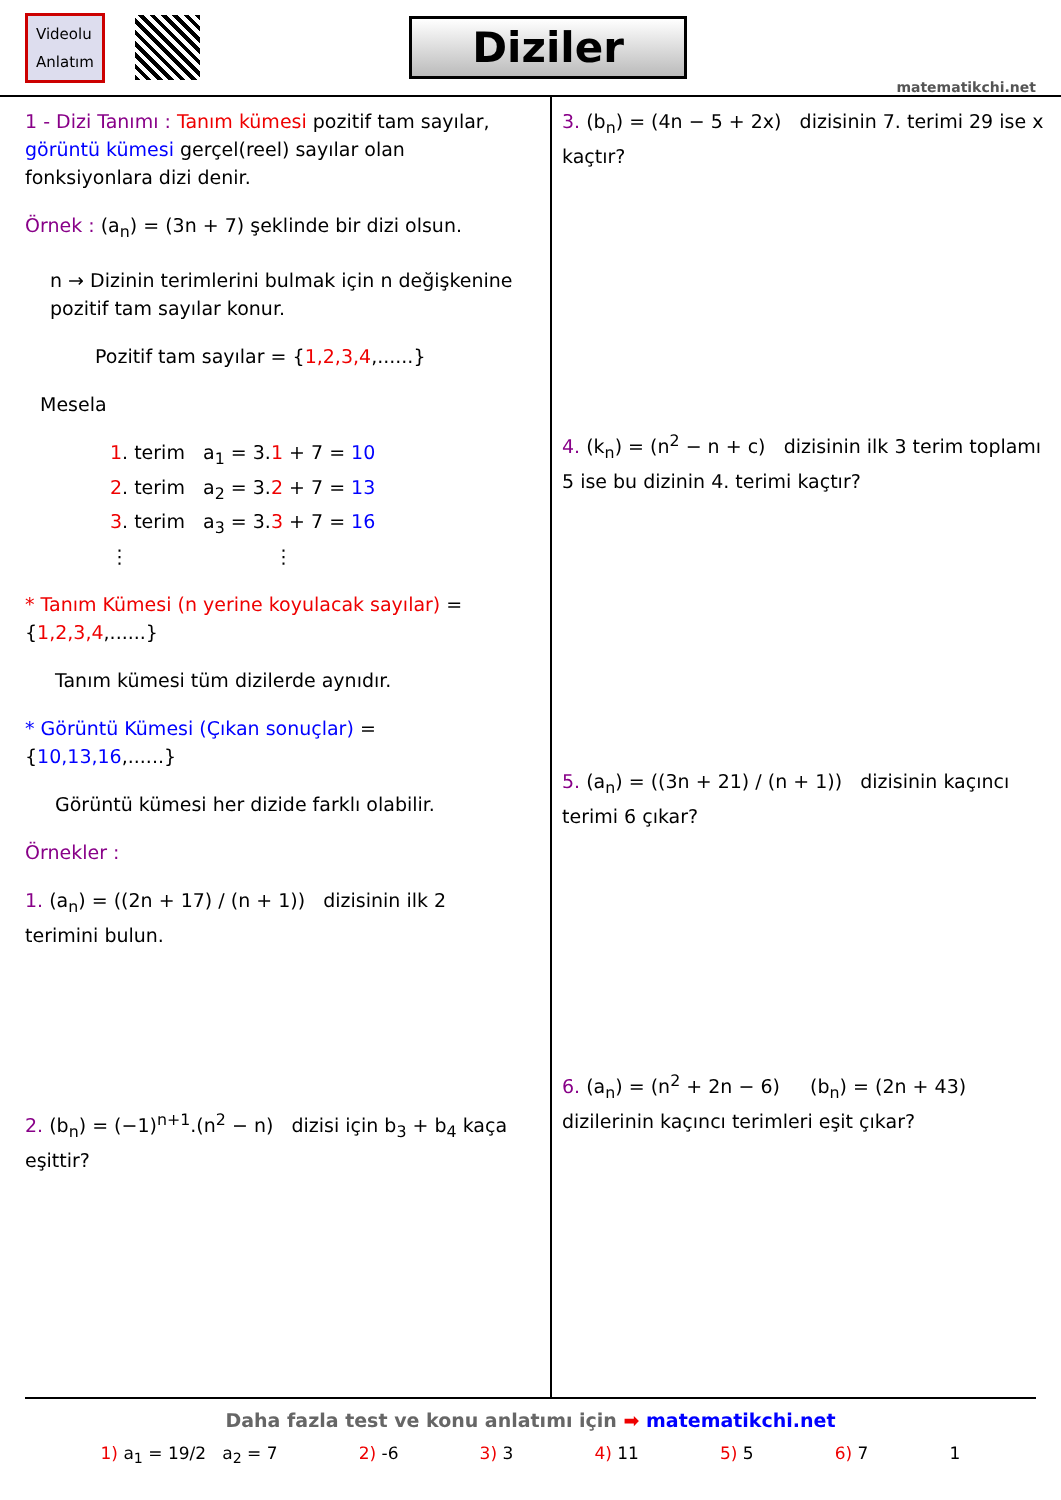Videolu
Anlatım
Diziler
matematikchi.net
1 - Dizi Tanımı : Tanım kümesi pozitif tam sayılar, görüntü kümesi gerçel(reel) sayılar olan fonksiyonlara dizi denir.
Örnek : (a<sub>n</sub>) = (3n + 7) şeklinde bir dizi olsun.
n → Dizinin terimlerini bulmak için n değişkenine pozitif tam sayılar konur.
Pozitif tam sayılar = {1,2,3,4,......}
Mesela
1. terim a<sub>1</sub> = 3.1 + 7 = 10
2. terim a<sub>2</sub> = 3.2 + 7 = 13
3. terim a<sub>3</sub> = 3.3 + 7 = 16
⋮ ⋮
* Tanım Kümesi (n yerine koyulacak sayılar) = {1,2,3,4,......}
Tanım kümesi tüm dizilerde aynıdır.
* Görüntü Kümesi (Çıkan sonuçlar) = {10,13,16,......}
Görüntü kümesi her dizide farklı olabilir.
Örnekler :
1. (a<sub>n</sub>) = ((2n + 17) / (n + 1)) dizisinin ilk 2 terimini bulun.
2. (b<sub>n</sub>) = (−1)<sup>n+1</sup>.(n<sup>2</sup> − n) dizisi için b<sub>3</sub> + b<sub>4</sub> kaça eşittir?
3. (b<sub>n</sub>) = (4n − 5 + 2x) dizisinin 7. terimi 29 ise x kaçtır?
4. (k<sub>n</sub>) = (n<sup>2</sup> − n + c) dizisinin ilk 3 terim toplamı 5 ise bu dizinin 4. terimi kaçtır?
5. (a<sub>n</sub>) = ((3n + 21) / (n + 1)) dizisinin kaçıncı terimi 6 çıkar?
6. (a<sub>n</sub>) = (n<sup>2</sup> + 2n − 6) (b<sub>n</sub>) = (2n + 43)
dizilerinin kaçıncı terimleri eşit çıkar?
Daha fazla test ve konu anlatımı için ➡ matematikchi.net
1) a<sub>1</sub> = 19/2 a<sub>2</sub> = 7 2) -6 3) 3 4) 11 5) 5 6) 7 1